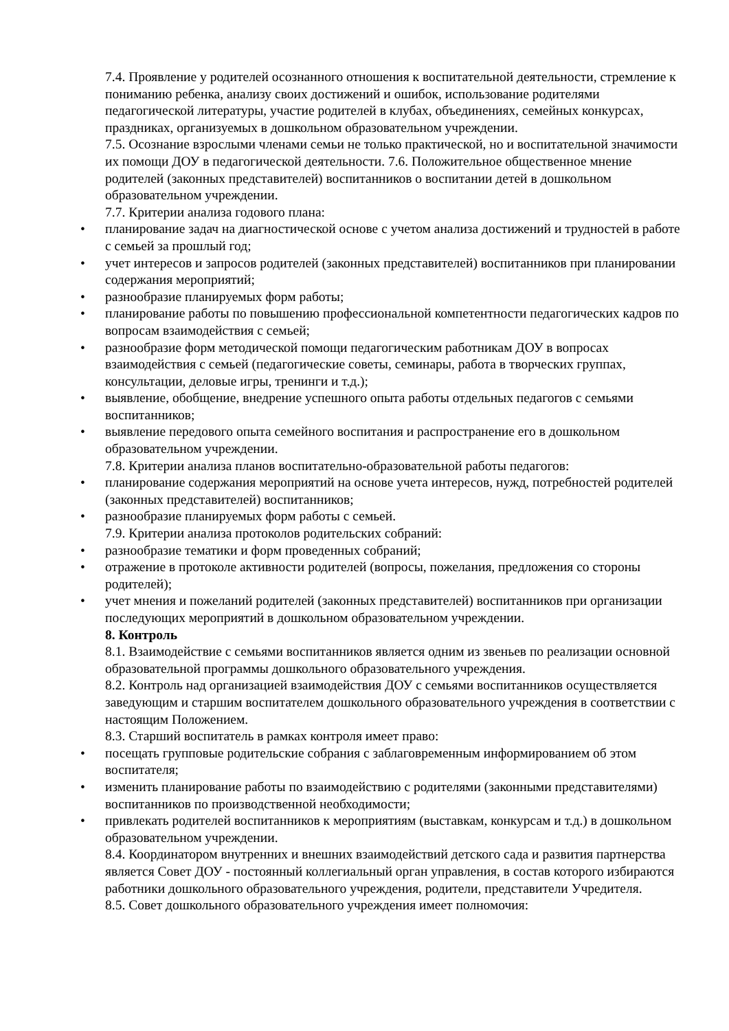7.4. Проявление у родителей осознанного отношения к воспитательной деятельности, стремление к пониманию ребенка, анализу своих достижений и ошибок, использование родителями педагогической литературы, участие родителей в клубах, объединениях, семейных конкурсах, праздниках, организуемых в дошкольном образовательном учреждении.
7.5. Осознание взрослыми членами семьи не только практической, но и воспитательной значимости их помощи ДОУ в педагогической деятельности. 7.6. Положительное общественное мнение родителей (законных представителей) воспитанников о воспитании детей в дошкольном образовательном учреждении.
7.7. Критерии анализа годового плана:
• планирование задач на диагностической основе с учетом анализа достижений и трудностей в работе с семьей за прошлый год;
• учет интересов и запросов родителей (законных представителей) воспитанников при планировании содержания мероприятий;
• разнообразие планируемых форм работы;
• планирование работы по повышению профессиональной компетентности педагогических кадров по вопросам взаимодействия с семьей;
• разнообразие форм методической помощи педагогическим работникам ДОУ в вопросах взаимодействия с семьей (педагогические советы, семинары, работа в творческих группах, консультации, деловые игры, тренинги и т.д.);
• выявление, обобщение, внедрение успешного опыта работы отдельных педагогов с семьями воспитанников;
• выявление передового опыта семейного воспитания и распространение его в дошкольном образовательном учреждении.
7.8. Критерии анализа планов воспитательно-образовательной работы педагогов:
• планирование содержания мероприятий на основе учета интересов, нужд, потребностей родителей (законных представителей) воспитанников;
• разнообразие планируемых форм работы с семьей.
7.9. Критерии анализа протоколов родительских собраний:
• разнообразие тематики и форм проведенных собраний;
• отражение в протоколе активности родителей (вопросы, пожелания, предложения со стороны родителей);
• учет мнения и пожеланий родителей (законных представителей) воспитанников при организации последующих мероприятий в дошкольном образовательном учреждении.
8. Контроль
8.1. Взаимодействие с семьями воспитанников является одним из звеньев по реализации основной образовательной программы дошкольного образовательного учреждения.
8.2. Контроль над организацией взаимодействия ДОУ с семьями воспитанников осуществляется заведующим и старшим воспитателем дошкольного образовательного учреждения в соответствии с настоящим Положением.
8.3. Старший воспитатель в рамках контроля имеет право:
• посещать групповые родительские собрания с заблаговременным информированием об этом воспитателя;
• изменить планирование работы по взаимодействию с родителями (законными представителями) воспитанников по производственной необходимости;
• привлекать родителей воспитанников к мероприятиям (выставкам, конкурсам и т.д.) в дошкольном образовательном учреждении.
8.4. Координатором внутренних и внешних взаимодействий детского сада и развития партнерства является Совет ДОУ - постоянный коллегиальный орган управления, в состав которого избираются работники дошкольного образовательного учреждения, родители, представители Учредителя.
8.5. Совет дошкольного образовательного учреждения имеет полномочия: